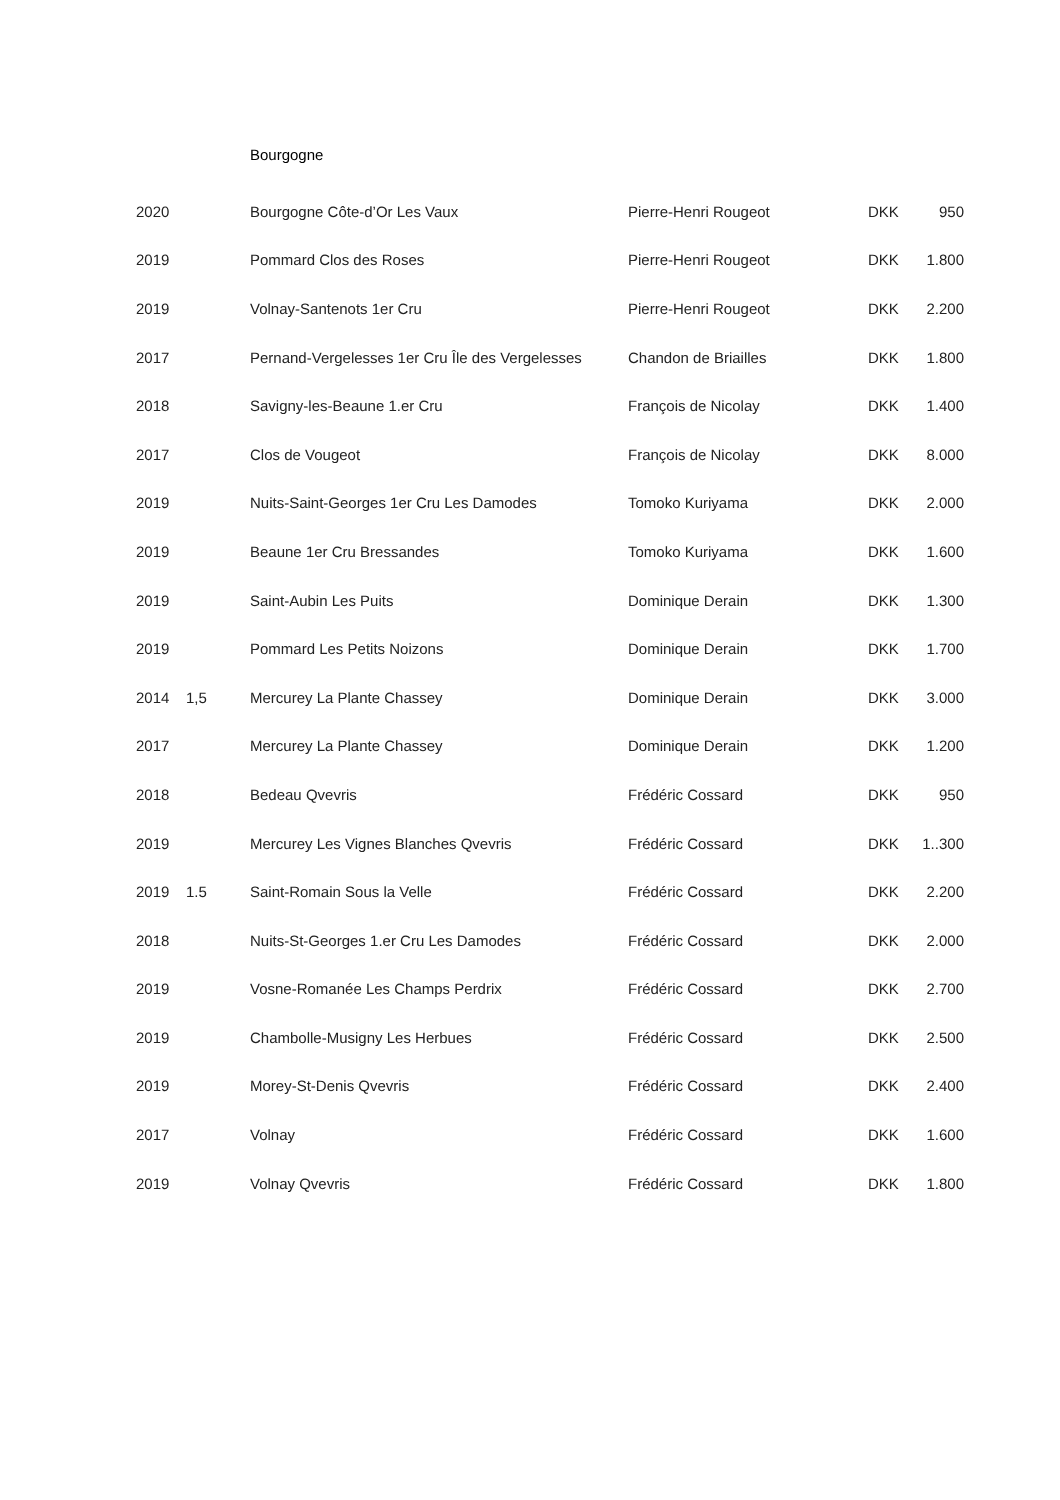Bourgogne
| 2020 | | Bourgogne Côte-d’Or Les Vaux | Pierre-Henri Rougeot | DKK | 950 |
| 2019 | | Pommard Clos des Roses | Pierre-Henri Rougeot | DKK | 1.800 |
| 2019 | | Volnay-Santenots 1er Cru | Pierre-Henri Rougeot | DKK | 2.200 |
| 2017 | | Pernand-Vergelesses 1er Cru Île des Vergelesses | Chandon de Briailles | DKK | 1.800 |
| 2018 | | Savigny-les-Beaune 1.er Cru | François de Nicolay | DKK | 1.400 |
| 2017 | | Clos de Vougeot | François de Nicolay | DKK | 8.000 |
| 2019 | | Nuits-Saint-Georges 1er Cru Les Damodes | Tomoko Kuriyama | DKK | 2.000 |
| 2019 | | Beaune 1er Cru Bressandes | Tomoko Kuriyama | DKK | 1.600 |
| 2019 | | Saint-Aubin Les Puits | Dominique Derain | DKK | 1.300 |
| 2019 | | Pommard Les Petits Noizons | Dominique Derain | DKK | 1.700 |
| 2014 | 1,5 | Mercurey La Plante Chassey | Dominique Derain | DKK | 3.000 |
| 2017 | | Mercurey La Plante Chassey | Dominique Derain | DKK | 1.200 |
| 2018 | | Bedeau Qvevris | Frédéric Cossard | DKK | 950 |
| 2019 | | Mercurey Les Vignes Blanches Qvevris | Frédéric Cossard | DKK | 1..300 |
| 2019 | 1.5 | Saint-Romain Sous la Velle | Frédéric Cossard | DKK | 2.200 |
| 2018 | | Nuits-St-Georges 1.er Cru Les Damodes | Frédéric Cossard | DKK | 2.000 |
| 2019 | | Vosne-Romanée Les Champs Perdrix | Frédéric Cossard | DKK | 2.700 |
| 2019 | | Chambolle-Musigny Les Herbues | Frédéric Cossard | DKK | 2.500 |
| 2019 | | Morey-St-Denis Qvevris | Frédéric Cossard | DKK | 2.400 |
| 2017 | | Volnay | Frédéric Cossard | DKK | 1.600 |
| 2019 | | Volnay Qvevris | Frédéric Cossard | DKK | 1.800 |